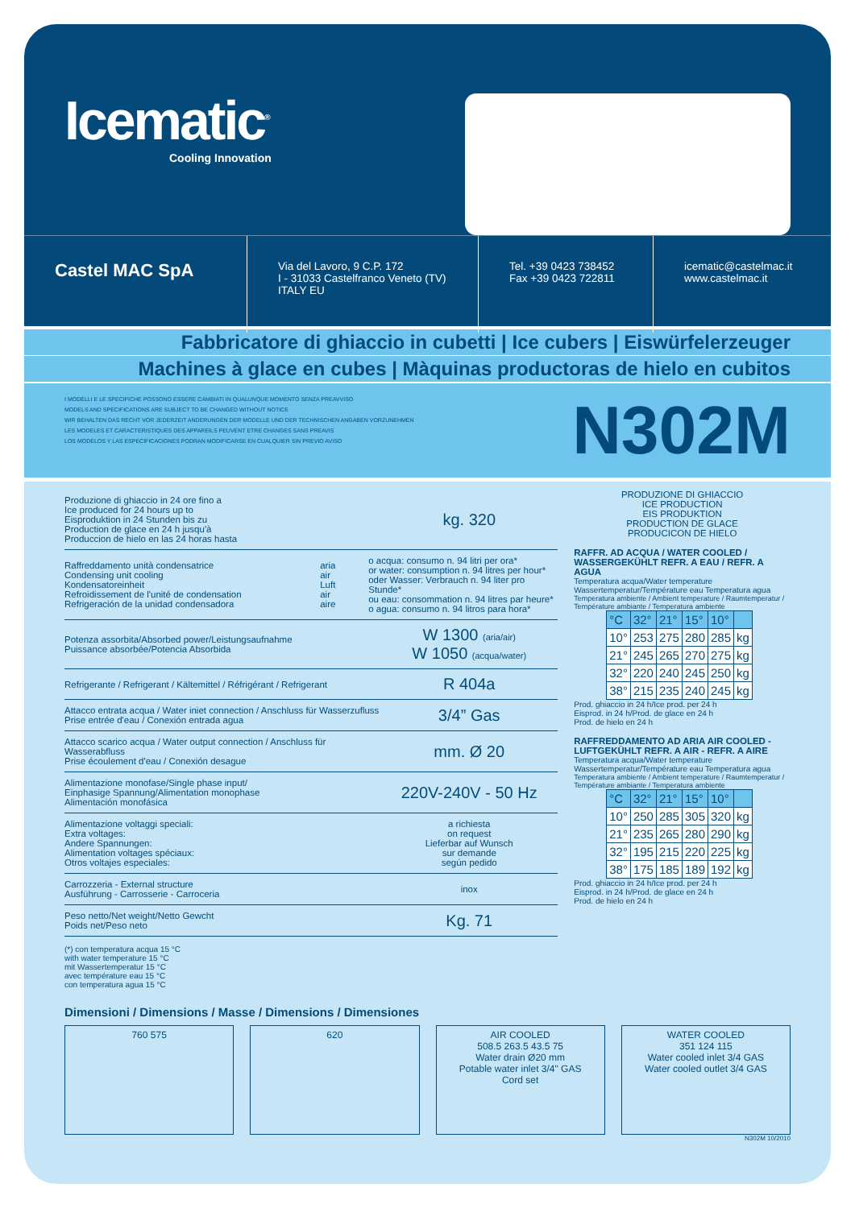Icematic<sup>®</sup>
Cooling Innovation
Castel MAC SpA
Via del Lavoro, 9 C.P. 172
I - 31033 Castelfranco Veneto (TV)
ITALY EU
Tel. +39 0423 738452
Fax +39 0423 722811
icematic@castelmac.it
www.castelmac.it
Fabbricatore di ghiaccio in cubetti | Ice cubers | Eiswürfelerzeuger
Machines à glace en cubes | Màquinas productoras de hielo en cubitos
I MODELLI E LE SPECIFICHE POSSONO ESSERE CAMBIATI IN QUALUNQUE MOMENTO SENZA PREAVVISO
MODELS AND SPECIFICATIONS ARE SUBJECT TO BE CHANGED WITHOUT NOTICE
WIR BEHALTEN DAS RECHT VOR JEDERZEIT ANDERUNGEN DER MODELLE UND DER TECHNISCHEN ANGABEN VORZUNEHMEN
LES MODELES ET CARACTERISTIQUES DES APPAREILS PEUVENT ETRE CHANGES SANS PREAVIS
LOS MODELOS Y LAS ESPECIFICACIONES PODRAN MODIFICARSE EN CUALQUIER SIN PREVIO AVISO
N302M
Produzione di ghiaccio in 24 ore fino a
Ice produced for 24 hours up to
Eisproduktion in 24 Stunden bis zu
Production de glace en 24 h jusqu'à
Produccion de hielo en las 24 horas hasta
kg. 320
Raffreddamento unità condensatrice
Condensing unit cooling
Kondensatoreinheit
Refroidissement de l'unité de condensation
Refrigeración de la unidad condensadora
aria
air
Luft
air
aire
o acqua: consumo n. 94 litri per ora*
or water: consumption n. 94 litres per hour*
oder Wasser: Verbrauch n. 94 liter pro Stunde*
ou eau: consommation n. 94 litres par heure*
o agua: consumo n. 94 litros para hora*
Potenza assorbita/Absorbed power/Leistungsaufnahme
Puissance absorbée/Potencia Absorbida
W 1300 (aria/air)
W 1050 (acqua/water)
Refrigerante / Refrigerant / Kältemittel / Réfrigérant / Refrigerant
R 404a
Attacco entrata acqua / Water iniet connection / Anschluss für Wasserzufluss
Prise entrée d'eau / Conexión entrada agua
3/4” Gas
Attacco scarico acqua / Water output connection / Anschluss für Wasserabfluss
Prise écoulement d'eau / Conexión desague
mm. Ø 20
Alimentazione monofase/Single phase input/
Einphasige Spannung/Alimentation monophase
Alimentación monofásica
220V-240V - 50 Hz
Alimentazione voltaggi speciali:
Extra voltages:
Andere Spannungen:
Alimentation voltages spéciaux:
Otros voltajes especiales:
a richiesta
on request
Lieferbar auf Wunsch
sur demande
según pedido
Carrozzeria - External structure
Ausführung - Carrosserie - Carroceria
inox
Peso netto/Net weight/Netto Gewcht
Poids net/Peso neto
Kg. 71
(*) con temperatura acqua 15 °C
with water temperature 15 °C
mit Wassertemperatur 15 °C
avec température eau 15 °C
con temperatura agua 15 °C
PRODUZIONE DI GHIACCIO
ICE PRODUCTION
EIS PRODUKTION
PRODUCTION DE GLACE
PRODUCICON DE HIELO
RAFFR. AD ACQUA / WATER COOLED / WASSERGEKÜHLT REFR. A EAU / REFR. A AGUA
Temperatura acqua/Water temperature Wassertemperatur/Température eau Temperatura agua
Temperatura ambiente / Ambient temperature / Raumtemperatur / Température ambiante / Temperatura ambiente
| °C | 32° | 21° | 15° | 10° | |
| 10° | 253 | 275 | 280 | 285 | kg |
| 21° | 245 | 265 | 270 | 275 | kg |
| 32° | 220 | 240 | 245 | 250 | kg |
| 38° | 215 | 235 | 240 | 245 | kg |
Prod. ghiaccio in 24 h/Ice prod. per 24 h
Eisprod. in 24 h/Prod. de glace en 24 h
Prod. de hielo en 24 h
RAFFREDDAMENTO AD ARIA AIR COOLED - LUFTGEKÜHLT REFR. A AIR - REFR. A AIRE
Temperatura acqua/Water temperature Wassertemperatur/Température eau Temperatura agua
Temperatura ambiente / Ambient temperature / Raumtemperatur / Température ambiante / Temperatura ambiente
| °C | 32° | 21° | 15° | 10° | |
| 10° | 250 | 285 | 305 | 320 | kg |
| 21° | 235 | 265 | 280 | 290 | kg |
| 32° | 195 | 215 | 220 | 225 | kg |
| 38° | 175 | 185 | 189 | 192 | kg |
Prod. ghiaccio in 24 h/Ice prod. per 24 h
Eisprod. in 24 h/Prod. de glace en 24 h
Prod. de hielo en 24 h
Dimensioni / Dimensions / Masse / Dimensions / Dimensiones
760 575 620 AIR COOLED
508.5 263.5 43.5 75
Water drain Ø20 mm
Potable water inlet 3/4" GAS
Cord set
WATER COOLED
351 124 115
Water cooled inlet 3/4 GAS
Water cooled outlet 3/4 GAS
N302M 10/2010